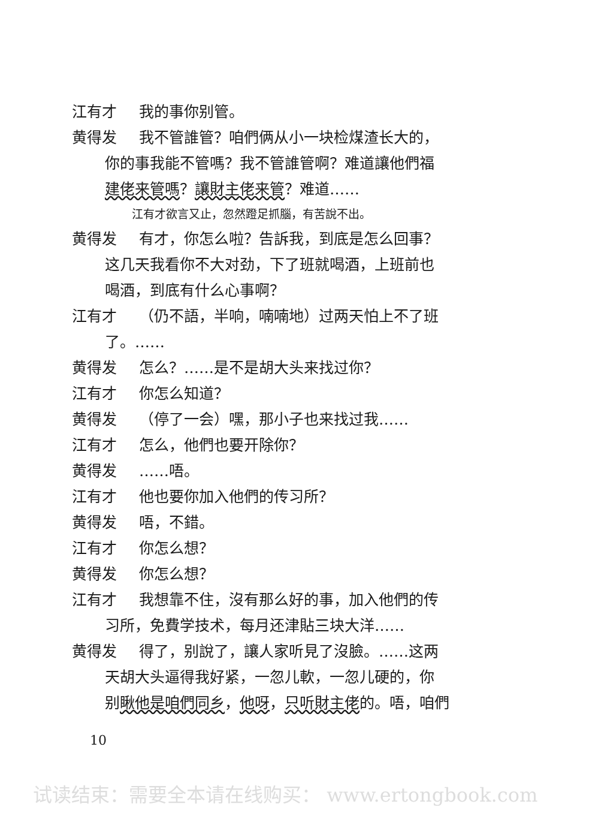江有才 我的事你别管。
黄得发 我不管誰管？咱們俩从小一块检煤渣长大的，
你的事我能不管嗎？我不管誰管啊？难道讓他們福
建佬来管嗎？讓財主佬来管？难道……
江有才欲言又止，忽然蹬足抓腦，有苦說不出。
黄得发 有才，你怎么啦？告訴我，到底是怎么回事？
这几天我看你不大对劲，下了班就喝酒，上班前也
喝酒，到底有什么心事啊？
江有才 （仍不語，半响，喃喃地）过两天怕上不了班
了。……
黄得发 怎么？……是不是胡大头来找过你？
江有才 你怎么知道？
黄得发 （停了一会）嘿，那小子也来找过我……
江有才 怎么，他們也要开除你？
黄得发 ……唔。
江有才 他也要你加入他們的传习所？
黄得发 唔，不錯。
江有才 你怎么想？
黄得发 你怎么想？
江有才 我想靠不住，沒有那么好的事，加入他們的传
习所，免費学技术，每月还津貼三块大洋……
黄得发 得了，别說了，讓人家听見了沒臉。……这两
天胡大头逼得我好紧，一忽儿軟，一忽儿硬的，你
别瞅他是咱們同乡，他呀，只听財主佬的。唔，咱們
10
试读结束：需要全本请在线购买： www.ertongbook.com